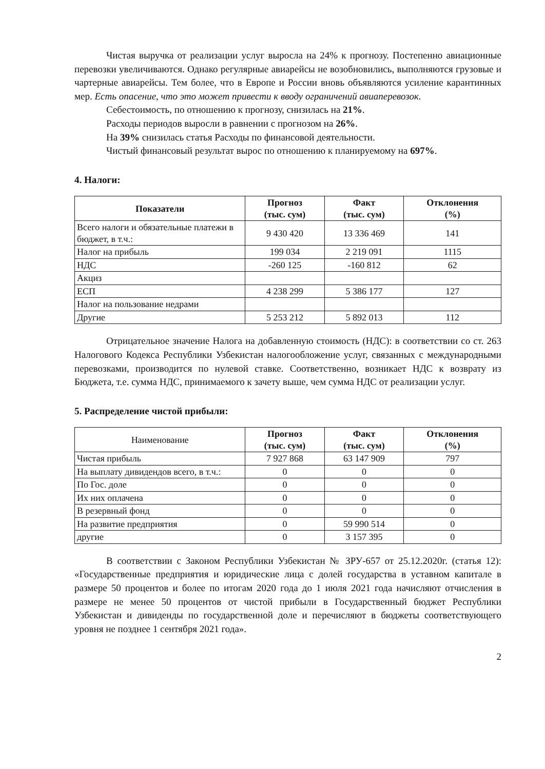Чистая выручка от реализации услуг выросла на 24% к прогнозу. Постепенно авиационные перевозки увеличиваются. Однако регулярные авиарейсы не возобновились, выполняются грузовые и чартерные авиарейсы. Тем более, что в Европе и России вновь объявляются усиление карантинных мер. Есть опасение, что это может привести к вводу ограничений авиаперевозок.
Себестоимость, по отношению к прогнозу, снизилась на 21%.
Расходы периодов выросли в равнении с прогнозом на 26%.
На 39% снизилась статья Расходы по финансовой деятельности.
Чистый финансовый результат вырос по отношению к планируемому на 697%.
4. Налоги:
| Показатели | Прогноз (тыс. сум) | Факт (тыс. сум) | Отклонения (%) |
| --- | --- | --- | --- |
| Всего налоги и обязательные платежи в бюджет, в т.ч.: | 9 430 420 | 13 336 469 | 141 |
| Налог на прибыль | 199 034 | 2 219 091 | 1115 |
| НДС | -260 125 | -160 812 | 62 |
| Акциз | | | |
| ЕСП | 4 238 299 | 5 386 177 | 127 |
| Налог на пользование недрами | | | |
| Другие | 5 253 212 | 5 892 013 | 112 |
Отрицательное значение Налога на добавленную стоимость (НДС): в соответствии со ст. 263 Налогового Кодекса Республики Узбекистан налогообложение услуг, связанных с международными перевозками, производится по нулевой ставке. Соответственно, возникает НДС к возврату из Бюджета, т.е. сумма НДС, принимаемого к зачету выше, чем сумма НДС от реализации услуг.
5. Распределение чистой прибыли:
| Наименование | Прогноз (тыс. сум) | Факт (тыс. сум) | Отклонения (%) |
| Чистая прибыль | 7 927 868 | 63 147 909 | 797 |
| На выплату дивидендов всего, в т.ч.: | 0 | 0 | 0 |
| По Гос. доле | 0 | 0 | 0 |
| Их них оплачена | 0 | 0 | 0 |
| В резервный фонд | 0 | 0 | 0 |
| На развитие предприятия | 0 | 59 990 514 | 0 |
| другие | 0 | 3 157 395 | 0 |
В соответствии с Законом Республики Узбекистан № ЗРУ-657 от 25.12.2020г. (статья 12): «Государственные предприятия и юридические лица с долей государства в уставном капитале в размере 50 процентов и более по итогам 2020 года до 1 июля 2021 года начисляют отчисления в размере не менее 50 процентов от чистой прибыли в Государственный бюджет Республики Узбекистан и дивиденды по государственной доле и перечисляют в бюджеты соответствующего уровня не позднее 1 сентября 2021 года».
2